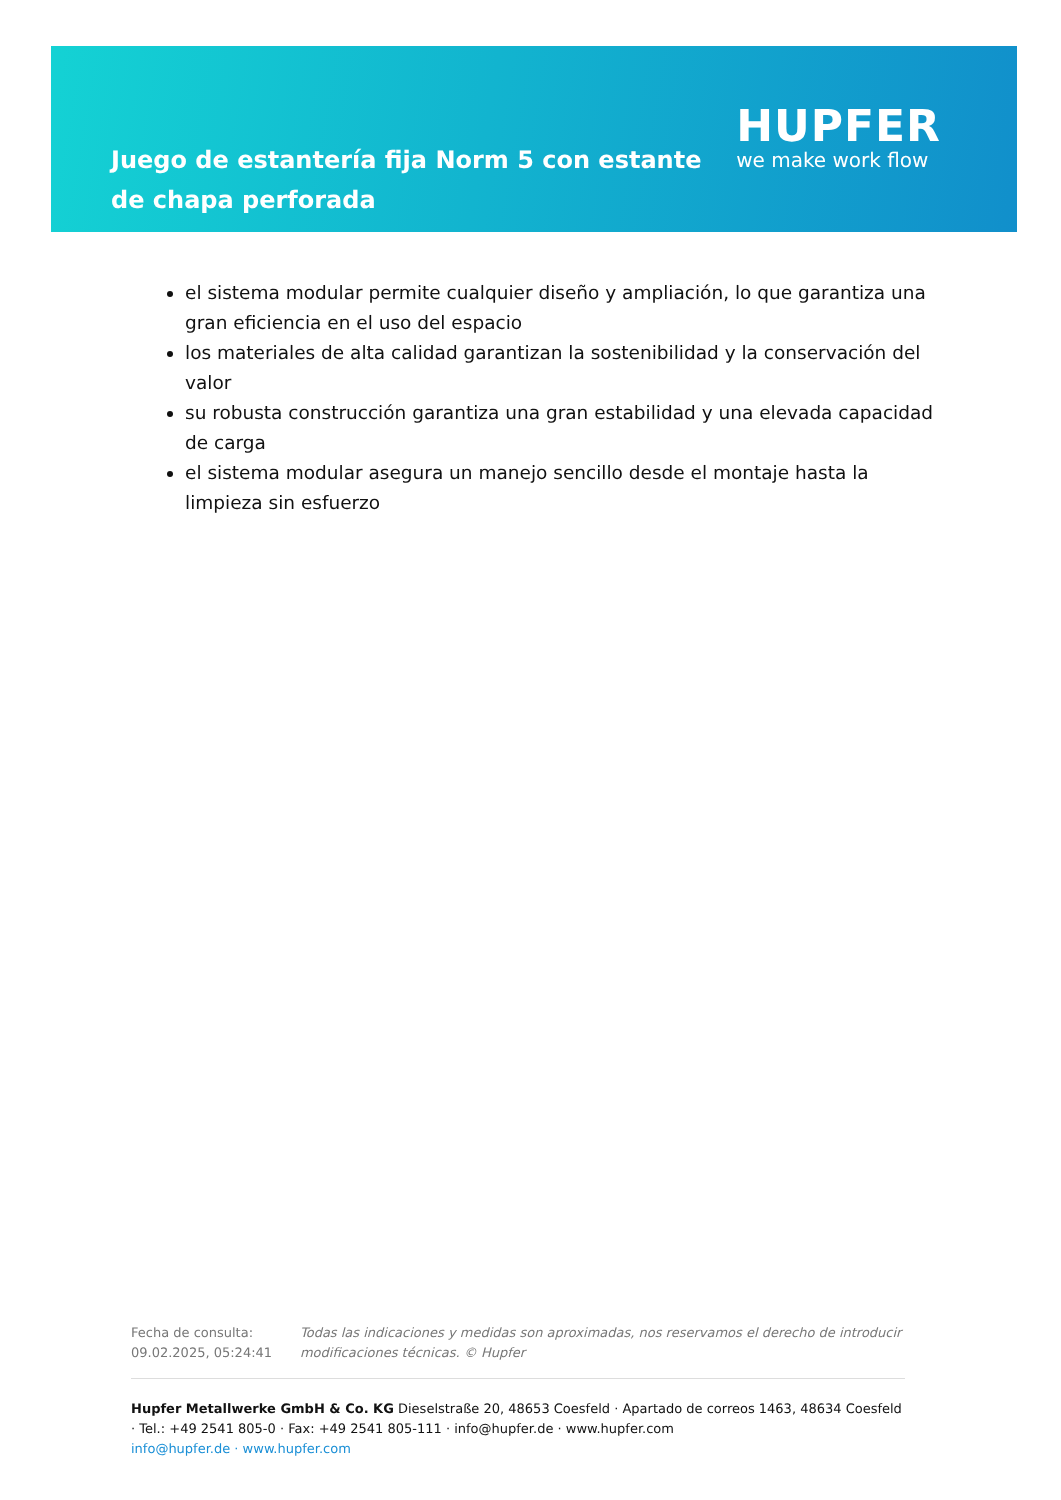Juego de estantería fija Norm 5 con estante de chapa perforada
HUPFER
we make work flow
el sistema modular permite cualquier diseño y ampliación, lo que garantiza una gran eficiencia en el uso del espacio
los materiales de alta calidad garantizan la sostenibilidad y la conservación del valor
su robusta construcción garantiza una gran estabilidad y una elevada capacidad de carga
el sistema modular asegura un manejo sencillo desde el montaje hasta la limpieza sin esfuerzo
Fecha de consulta: 09.02.2025, 05:24:41
Todas las indicaciones y medidas son aproximadas, nos reservamos el derecho de introducir modificaciones técnicas. © Hupfer
Hupfer Metallwerke GmbH & Co. KG Dieselstraße 20, 48653 Coesfeld · Apartado de correos 1463, 48634 Coesfeld · Tel.: +49 2541 805-0 · Fax: +49 2541 805-111 · info@hupfer.de · www.hupfer.com
info@hupfer.de · www.hupfer.com